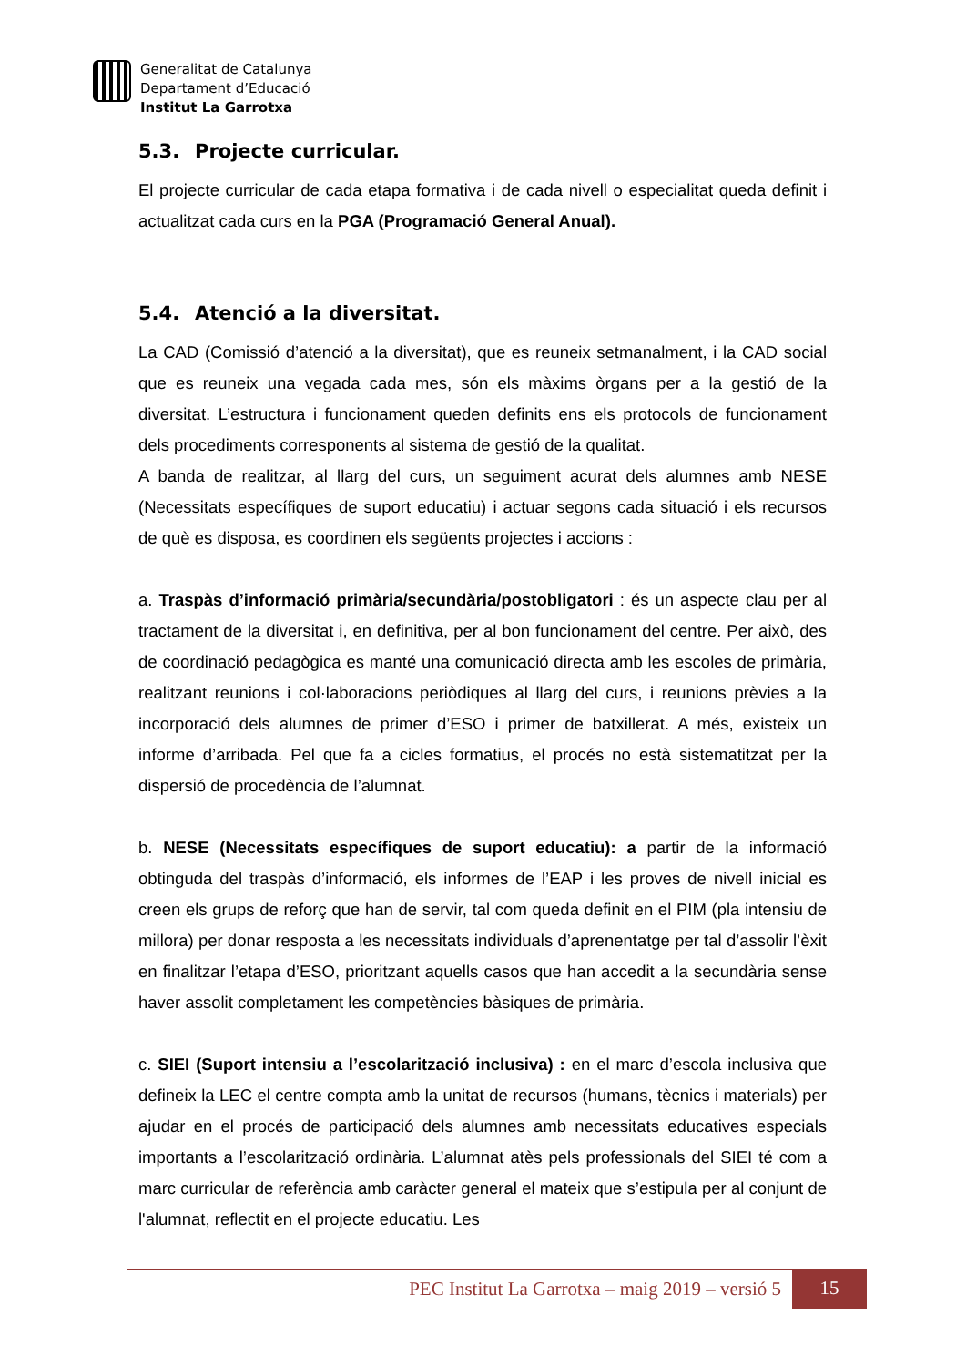Generalitat de Catalunya
Departament d’Educació
Institut La Garrotxa
5.3. Projecte curricular.
El projecte curricular de cada etapa formativa i de cada nivell o especialitat queda definit i actualitzat cada curs en la PGA (Programació General Anual).
5.4. Atenció a la diversitat.
La CAD (Comissió d’atenció a la diversitat), que es reuneix setmanalment, i la CAD social que es reuneix una vegada cada mes, són els màxims òrgans per a la gestió de la diversitat. L’estructura i funcionament queden definits ens els protocols de funcionament dels procediments corresponents al sistema de gestió de la qualitat.
A banda de realitzar, al llarg del curs, un seguiment acurat dels alumnes amb NESE (Necessitats específiques de suport educatiu) i actuar segons cada situació i els recursos de què es disposa, es coordinen els següents projectes i accions :
a. Traspàs d’informació primària/secundària/postobligatori : és un aspecte clau per al tractament de la diversitat i, en definitiva, per al bon funcionament del centre. Per això, des de coordinació pedagògica es manté una comunicació directa amb les escoles de primària, realitzant reunions i col·laboracions periòdiques al llarg del curs, i reunions prèvies a la incorporació dels alumnes de primer d’ESO i primer de batxillerat. A més, existeix un informe d’arribada. Pel que fa a cicles formatius, el procés no està sistematitzat per la dispersió de procedència de l’alumnat.
b. NESE (Necessitats específiques de suport educatiu): a partir de la informació obtinguda del traspàs d’informació, els informes de l’EAP i les proves de nivell inicial es creen els grups de reforç que han de servir, tal com queda definit en el PIM (pla intensiu de millora) per donar resposta a les necessitats individuals d’aprenentatge per tal d’assolir l’èxit en finalitzar l’etapa d’ESO, prioritzant aquells casos que han accedit a la secundària sense haver assolit completament les competències bàsiques de primària.
c. SIEI (Suport intensiu a l’escolarització inclusiva) : en el marc d’escola inclusiva que defineix la LEC el centre compta amb la unitat de recursos (humans, tècnics i materials) per ajudar en el procés de participació dels alumnes amb necessitats educatives especials importants a l’escolarització ordinària. L’alumnat atès pels professionals del SIEI té com a marc curricular de referència amb caràcter general el mateix que s’estipula per al conjunt de l'alumnat, reflectit en el projecte educatiu. Les
PEC Institut La Garrotxa – maig 2019 – versió 5
15